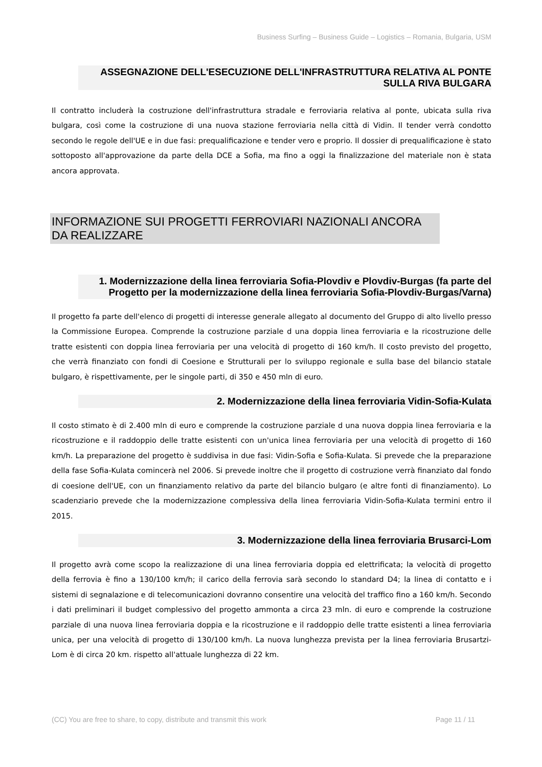Business Surfing – Business Guide – Logistics – Romania, Bulgaria, USM
ASSEGNAZIONE DELL'ESECUZIONE DELL'INFRASTRUTTURA RELATIVA AL PONTE SULLA RIVA BULGARA
Il contratto includerà la costruzione dell'infrastruttura stradale e ferroviaria relativa al ponte, ubicata sulla riva bulgara, così come la costruzione di una nuova stazione ferroviaria nella città di Vidin. Il tender verrà condotto secondo le regole dell'UE e in due fasi: prequalificazione e tender vero e proprio. Il dossier di prequalificazione è stato sottoposto all'approvazione da parte della DCE a Sofia, ma fino a oggi la finalizzazione del materiale non è stata ancora approvata.
INFORMAZIONE SUI PROGETTI FERROVIARI NAZIONALI ANCORA DA REALIZZARE
1. Modernizzazione della linea ferroviaria Sofia-Plovdiv e Plovdiv-Burgas (fa parte del Progetto per la modernizzazione della linea ferroviaria Sofia-Plovdiv-Burgas/Varna)
Il progetto fa parte dell'elenco di progetti di interesse generale allegato al documento del Gruppo di alto livello presso la Commissione Europea. Comprende la costruzione parziale d una doppia linea ferroviaria e la ricostruzione delle tratte esistenti con doppia linea ferroviaria per una velocità di progetto di 160 km/h. Il costo previsto del progetto, che verrà finanziato con fondi di Coesione e Strutturali per lo sviluppo regionale e sulla base del bilancio statale bulgaro, è rispettivamente, per le singole parti, di 350 e 450 mln di euro.
2. Modernizzazione della linea ferroviaria Vidin-Sofia-Kulata
Il costo stimato è di 2.400 mln di euro e comprende la costruzione parziale d una nuova doppia linea ferroviaria e la ricostruzione e il raddoppio delle tratte esistenti con un'unica linea ferroviaria per una velocità di progetto di 160 km/h. La preparazione del progetto è suddivisa in due fasi: Vidin-Sofia e Sofia-Kulata. Si prevede che la preparazione della fase Sofia-Kulata comincerà nel 2006. Si prevede inoltre che il progetto di costruzione verrà finanziato dal fondo di coesione dell'UE, con un finanziamento relativo da parte del bilancio bulgaro (e altre fonti di finanziamento). Lo scadenziario prevede che la modernizzazione complessiva della linea ferroviaria Vidin-Sofia-Kulata termini entro il 2015.
3. Modernizzazione della linea ferroviaria Brusarci-Lom
Il progetto avrà come scopo la realizzazione di una linea ferroviaria doppia ed elettrificata; la velocità di progetto della ferrovia è fino a 130/100 km/h; il carico della ferrovia sarà secondo lo standard D4; la linea di contatto e i sistemi di segnalazione e di telecomunicazioni dovranno consentire una velocità del traffico fino a 160 km/h. Secondo i dati preliminari il budget complessivo del progetto ammonta a circa 23 mln. di euro e comprende la costruzione parziale di una nuova linea ferroviaria doppia e la ricostruzione e il raddoppio delle tratte esistenti a linea ferroviaria unica, per una velocità di progetto di 130/100 km/h. La nuova lunghezza prevista per la linea ferroviaria Brusartzi-Lom è di circa 20 km. rispetto all'attuale lunghezza di 22 km.
(CC) You are free to share, to copy, distribute and transmit this work Page 11 / 11